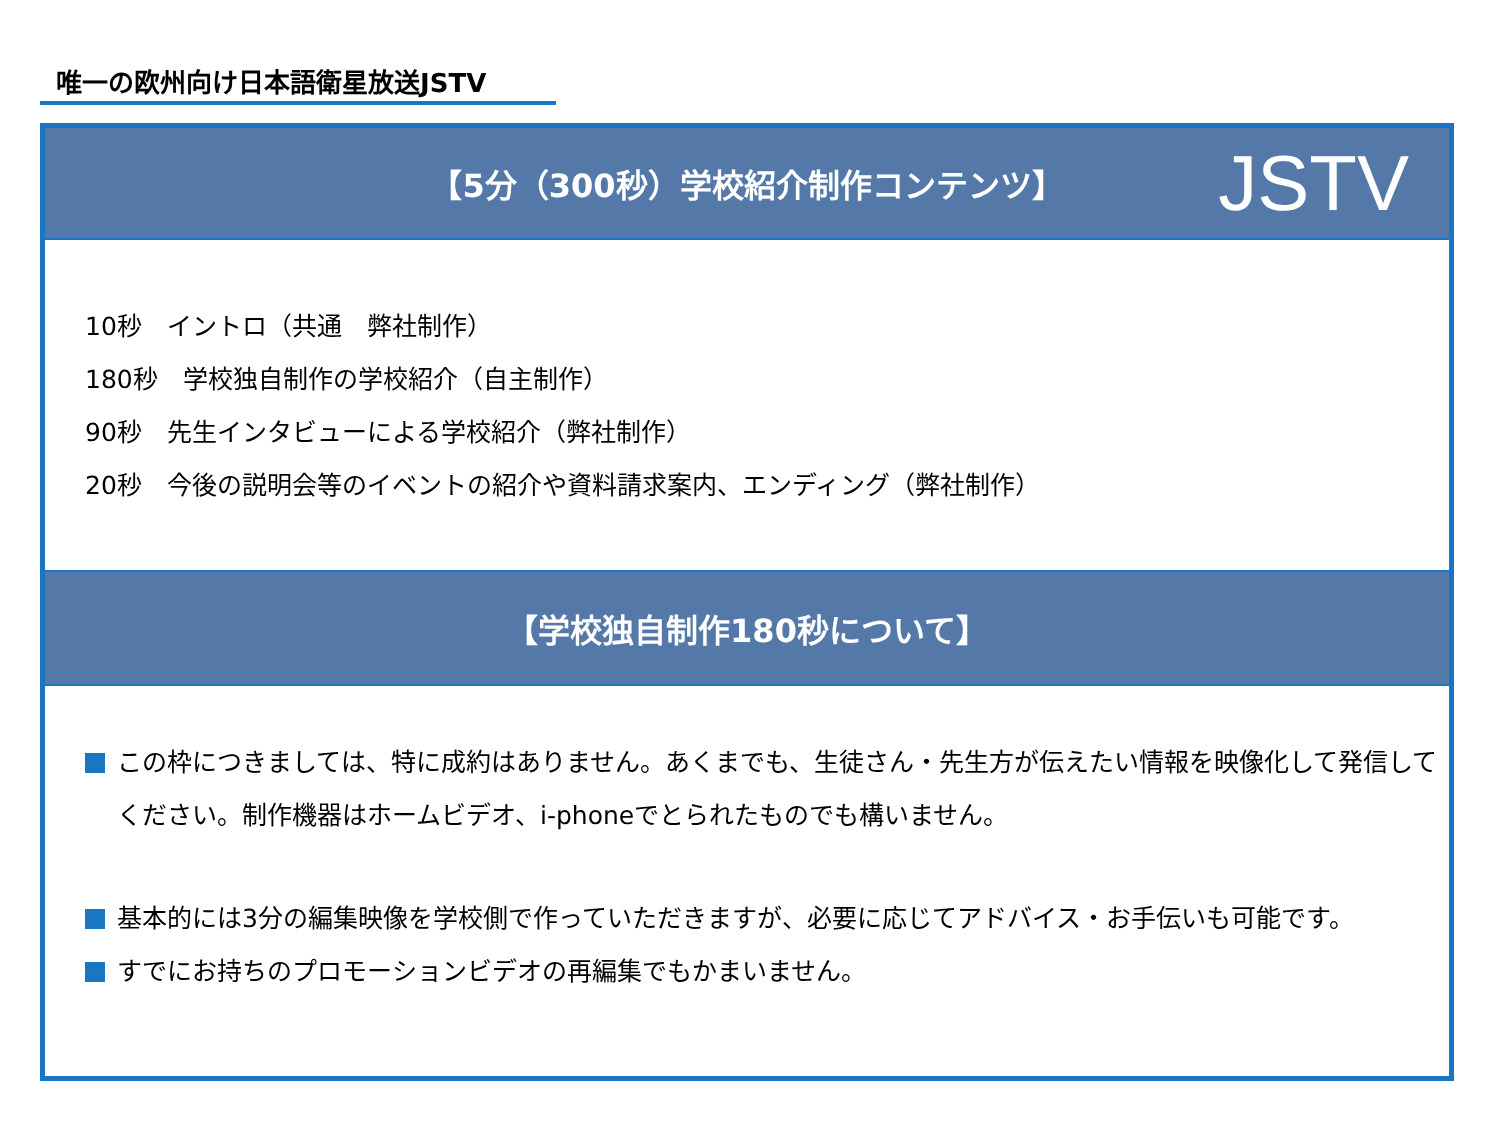唯一の欧州向け日本語衛星放送JSTV
【5分（300秒）学校紹介制作コンテンツ】 JSTV
10秒　イントロ（共通　弊社制作）
180秒　学校独自制作の学校紹介（自主制作）
90秒　先生インタビューによる学校紹介（弊社制作）
20秒　今後の説明会等のイベントの紹介や資料請求案内、エンディング（弊社制作）
【学校独自制作180秒について】
この枠につきましては、特に成約はありません。あくまでも、生徒さん・先生方が伝えたい情報を映像化して発信してください。制作機器はホームビデオ、i-phoneでとられたものでも構いません。
基本的には3分の編集映像を学校側で作っていただきますが、必要に応じてアドバイス・お手伝いも可能です。
すでにお持ちのプロモーションビデオの再編集でもかまいません。